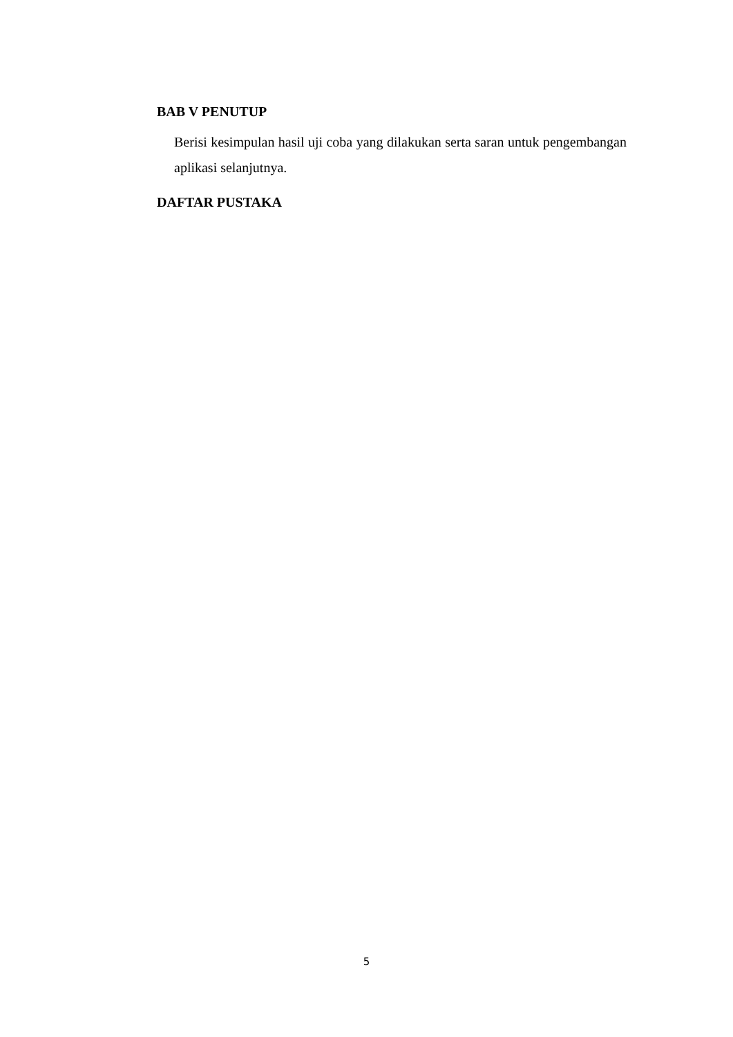BAB V PENUTUP
Berisi kesimpulan hasil uji coba yang dilakukan serta saran untuk pengembangan aplikasi selanjutnya.
DAFTAR PUSTAKA
5